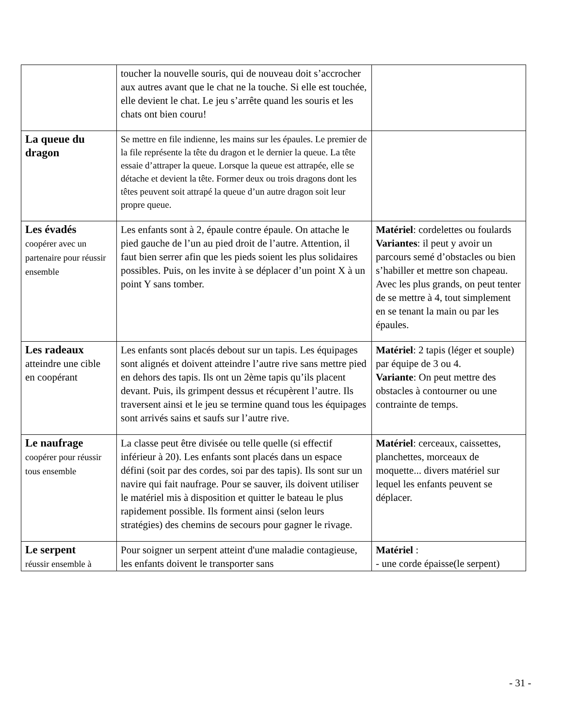| | toucher la nouvelle souris, qui de nouveau doit s’accrocher aux autres avant que le chat ne la touche. Si elle est touchée, elle devient le chat. Le jeu s’arrête quand les souris et les chats ont bien couru! | |
| La queue du dragon | Se mettre en file indienne, les mains sur les épaules. Le premier de la file représente la tête du dragon et le dernier la queue. La tête essaie d’attraper la queue. Lorsque la queue est attrapée, elle se détache et devient la tête. Former deux ou trois dragons dont les têtes peuvent soit attrapé la queue d’un autre dragon soit leur propre queue. | |
| Les évadés coopérer avec un partenaire pour réussir ensemble | Les enfants sont à 2, épaule contre épaule. On attache le pied gauche de l’un au pied droit de l’autre. Attention, il faut bien serrer afin que les pieds soient les plus solidaires possibles. Puis, on les invite à se déplacer d’un point X à un point Y sans tomber. | Matériel : cordelettes ou foulards Variantes : il peut y avoir un parcours semé d’obstacles ou bien s’habiller et mettre son chapeau. Avec les plus grands, on peut tenter de se mettre à 4, tout simplement en se tenant la main ou par les épaules. |
| Les radeaux atteindre une cible en coopérant | Les enfants sont placés debout sur un tapis. Les équipages sont alignés et doivent atteindre l’autre rive sans mettre pied en dehors des tapis. Ils ont un 2ème tapis qu’ils placent devant. Puis, ils grimpent dessus et récupèrent l’autre. Ils traversent ainsi et le jeu se termine quand tous les équipages sont arrivés sains et saufs sur l’autre rive. | Matériel : 2 tapis (léger et souple) par équipe de 3 ou 4. Variante : On peut mettre des obstacles à contourner ou une contrainte de temps. |
| Le naufrage coopérer pour réussir tous ensemble | La classe peut être divisée ou telle quelle (si effectif inférieur à 20). Les enfants sont placés dans un espace défini (soit par des cordes, soi par des tapis). Ils sont sur un navire qui fait naufrage. Pour se sauver, ils doivent utiliser le matériel mis à disposition et quitter le bateau le plus rapidement possible. Ils forment ainsi (selon leurs stratégies) des chemins de secours pour gagner le rivage. | Matériel : cerceaux, caissettes, planchettes, morceaux de moquette... divers matériel sur lequel les enfants peuvent se déplacer. |
| Le serpent réussir ensemble à | Pour soigner un serpent atteint d'une maladie contagieuse, les enfants doivent le transporter sans | Matériel : - une corde épaisse(le serpent) |
- 31 -